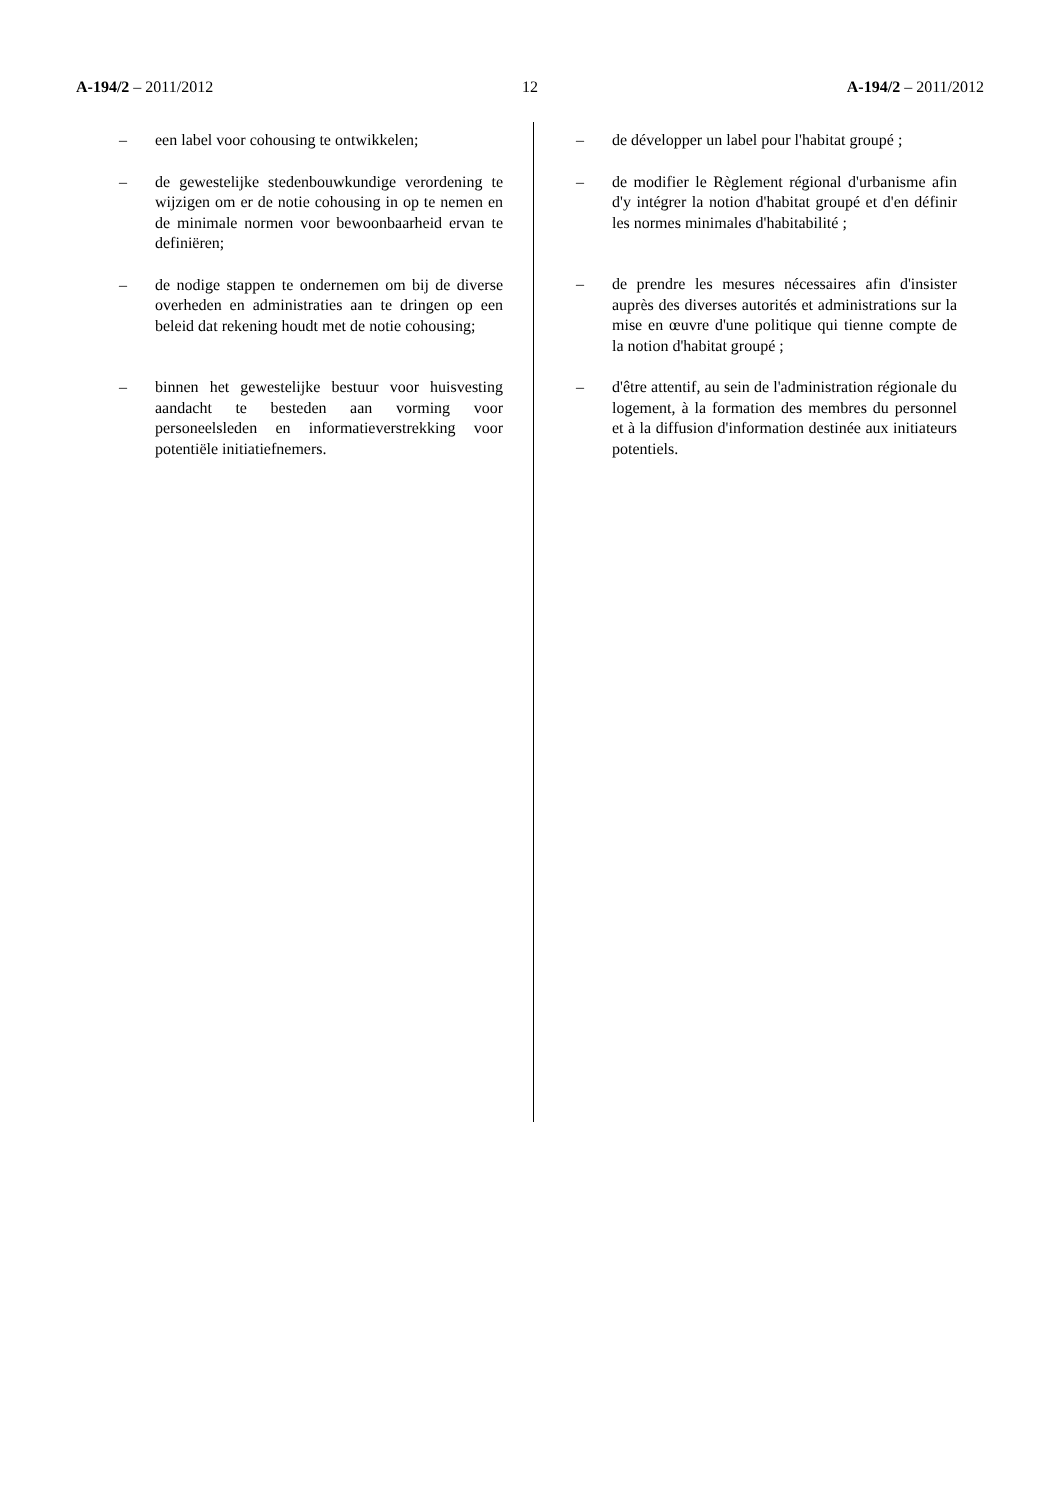A-194/2 – 2011/2012 12 A-194/2 – 2011/2012
– een label voor cohousing te ontwikkelen;
– de gewestelijke stedenbouwkundige verordening te wijzigen om er de notie cohousing in op te nemen en de minimale normen voor bewoonbaarheid ervan te definiëren;
– de nodige stappen te ondernemen om bij de diverse overheden en administraties aan te dringen op een beleid dat rekening houdt met de notie cohousing;
– binnen het gewestelijke bestuur voor huisvesting aandacht te besteden aan vorming voor personeelsleden en informatie­verstrekking voor potentiële initiatiefnemers.
– de développer un label pour l'habitat groupé ;
– de modifier le Règlement régional d'urbanisme afin d'y intégrer la notion d'habitat groupé et d'en définir les normes minimales d'habitabilité ;
– de prendre les mesures nécessaires afin d'insister auprès des diverses autorités et administrations sur la mise en œuvre d'une politique qui tienne compte de la notion d'habitat groupé ;
– d'être attentif, au sein de l'administration régionale du logement, à la formation des membres du personnel et à la diffusion d'information destinée aux initiateurs potentiels.